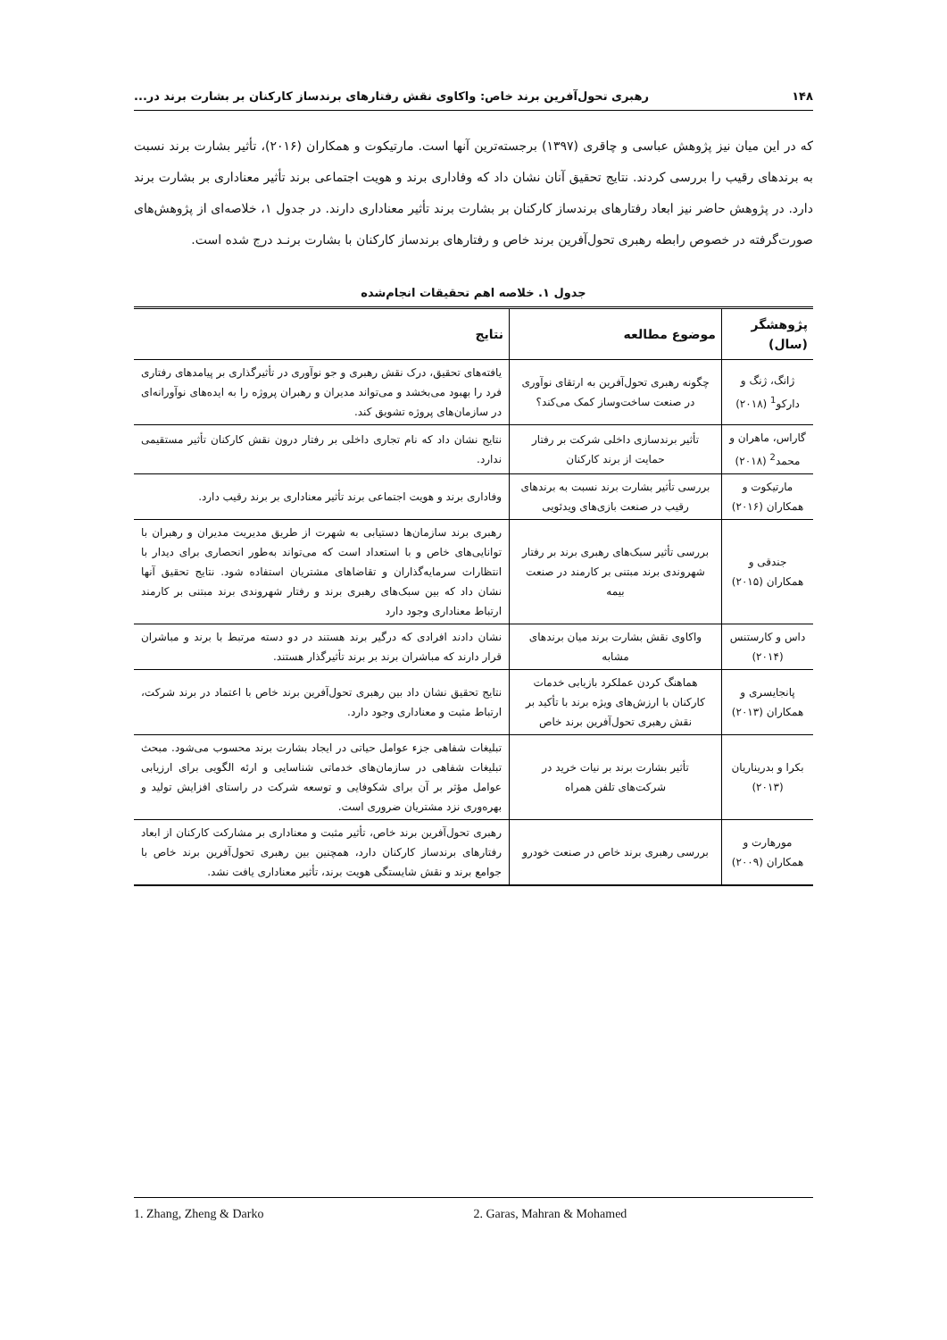۱۴۸ رهبری تحول‌آفرین برند خاص: واکاوی نقش رفتارهای برندساز کارکنان بر بشارت برند در...
که در این میان نیز پژوهش عباسی و چاقری (۱۳۹۷) برجسته‌ترین آنها است. مارتیکوت و همکاران (۲۰۱۶)، تأثیر بشارت برند نسبت به برندهای رقیب را بررسی کردند. نتایج تحقیق آنان نشان داد که وفاداری برند و هویت اجتماعی برند تأثیر معناداری بر بشارت برند دارد. در پژوهش حاضر نیز ابعاد رفتارهای برندساز کارکنان بر بشارت برند تأثیر معناداری دارند. در جدول ۱، خلاصه‌ای از پژوهش‌های صورت‌گرفته در خصوص رابطه رهبری تحول‌آفرین برند خاص و رفتارهای برندساز کارکنان با بشارت برنـد درج شده است.
جدول ۱. خلاصه اهم تحقیقات انجام‌شده
| پژوهشگر (سال) | موضوع مطالعه | نتایج |
| --- | --- | --- |
| ژانگ، ژنگ و دارکو<sup>1</sup> (۲۰۱۸) | چگونه رهبری تحول‌آفرین به ارتقای نوآوری در صنعت ساخت‌وساز کمک می‌کند؟ | یافته‌های تحقیق، درک نقش رهبری و جو نوآوری در تأثیرگذاری بر پیامدهای رفتاری فرد را بهبود می‌بخشد و می‌تواند مدیران و رهبران پروژه را به ایده‌های نوآورانه‌ای در سازمان‌های پروژه تشویق کند. |
| گاراس، ماهران و محمد<sup>2</sup> (۲۰۱۸) | تأثیر برندسازی داخلی شرکت بر رفتار حمایت از برند کارکنان | نتایج نشان داد که نام تجاری داخلی بر رفتار درون نقش کارکنان تأثیر مستقیمی ندارد. |
| مارتیکوت و همکاران (۲۰۱۶) | بررسی تأثیر بشارت برند نسبت به برندهای رقیب در صنعت بازی‌های ویدئویی | وفاداری برند و هویت اجتماعی برند تأثیر معناداری بر برند رقیب دارد. |
| جندقی و همکاران (۲۰۱۵) | بررسی تأثیر سبک‌های رهبری برند بر رفتار شهروندی برند مبتنی بر کارمند در صنعت بیمه | رهبری برند سازمان‌ها دستیابی به شهرت از طریق مدیریت مدیران و رهبران با توانایی‌های خاص و با استعداد است که می‌تواند به‌طور انحصاری برای دیدار با انتظارات سرمایه‌گذاران و تقاضاهای مشتریان استفاده شود. نتایج تحقیق آنها نشان داد که بین سبک‌های رهبری برند و رفتار شهروندی برند مبتنی بر کارمند ارتباط معناداری وجود دارد |
| داس و کارستنس (۲۰۱۴) | واکاوی نقش بشارت برند میان برندهای مشابه | نشان دادند افرادی که درگیر برند هستند در دو دسته مرتبط با برند و مباشران قرار دارند که مباشران برند بر برند تأثیرگذار هستند. |
| پانجایسری و همکاران (۲۰۱۳) | هماهنگ کردن عملکرد بازیابی خدمات کارکنان با ارزش‌های ویژه برند با تأکید بر نقش رهبری تحول‌آفرین برند خاص | نتایج تحقیق نشان داد بین رهبری تحول‌آفرین برند خاص با اعتماد در برند شرکت، ارتباط مثبت و معناداری وجود دارد. |
| بکرا و بدریناریان (۲۰۱۳) | تأثیر بشارت برند بر نیات خرید در شرکت‌های تلفن همراه | تبلیغات شفاهی جزء عوامل حیاتی در ایجاد بشارت برند محسوب می‌شود. مبحث تبلیغات شفاهی در سازمان‌های خدماتی شناسایی و ارئه الگویی برای ارزیابی عوامل مؤثر بر آن برای شکوفایی و توسعه شرکت در راستای افزایش تولید و بهره‌وری نزد مشتریان ضروری است. |
| مورهارت و همکاران (۲۰۰۹) | بررسی رهبری برند خاص در صنعت خودرو | رهبری تحول‌آفرین برند خاص، تأثیر مثبت و معناداری بر مشارکت کارکنان از ابعاد رفتارهای برندساز کارکنان دارد، همچنین بین رهبری تحول‌آفرین برند خاص با جوامع برند و نقش شایستگی هویت برند، تأثیر معناداری یافت نشد. |
1. Zhang, Zheng & Darko 2. Garas, Mahran & Mohamed